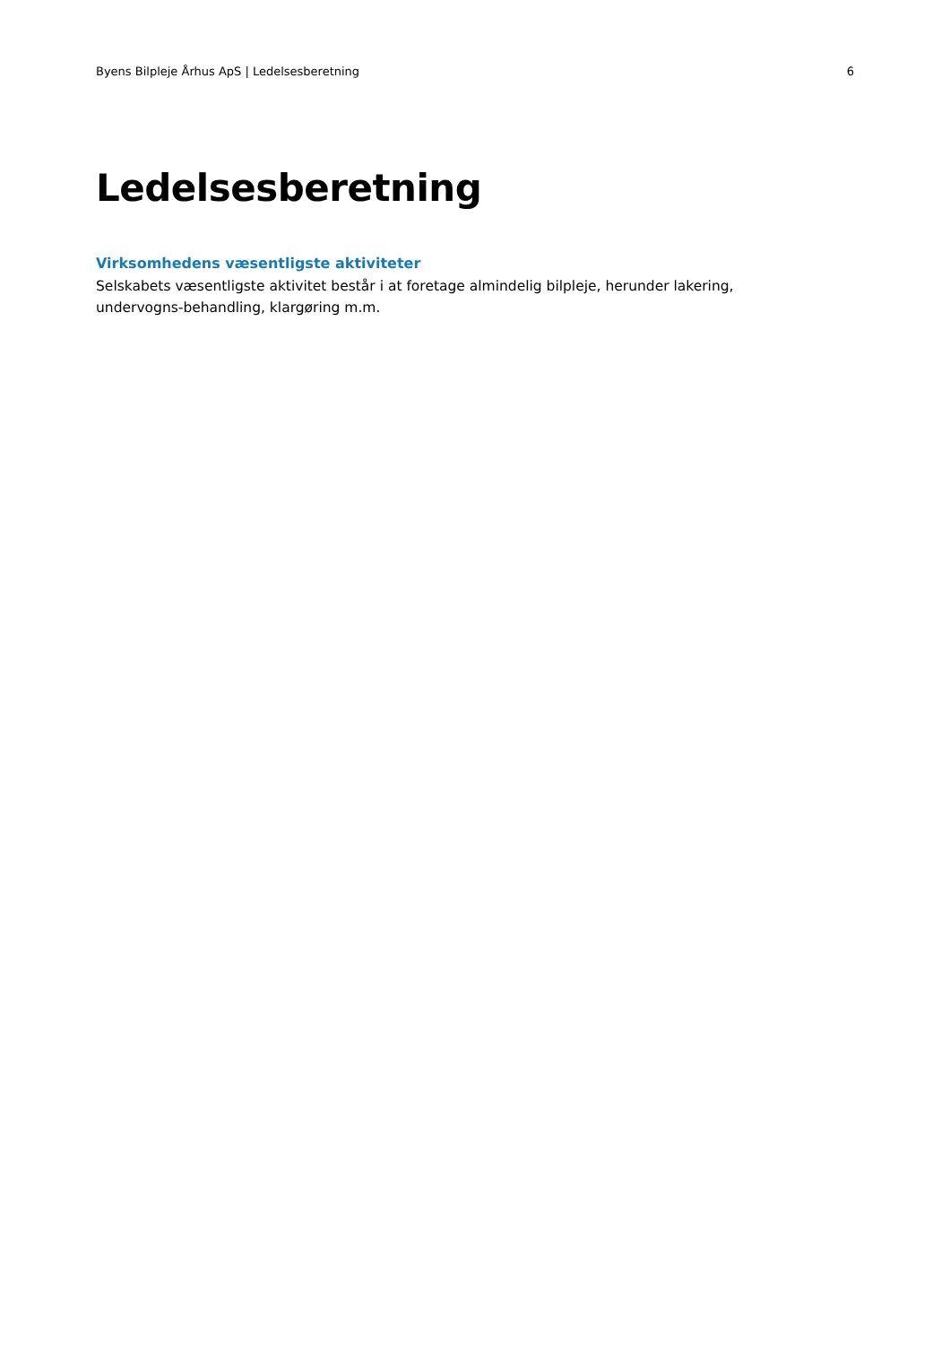Byens Bilpleje Århus ApS | Ledelsesberetning 6
Ledelsesberetning
Virksomhedens væsentligste aktiviteter
Selskabets væsentligste aktivitet består i at foretage almindelig bilpleje, herunder lakering, undervogns-behandling, klargøring m.m.